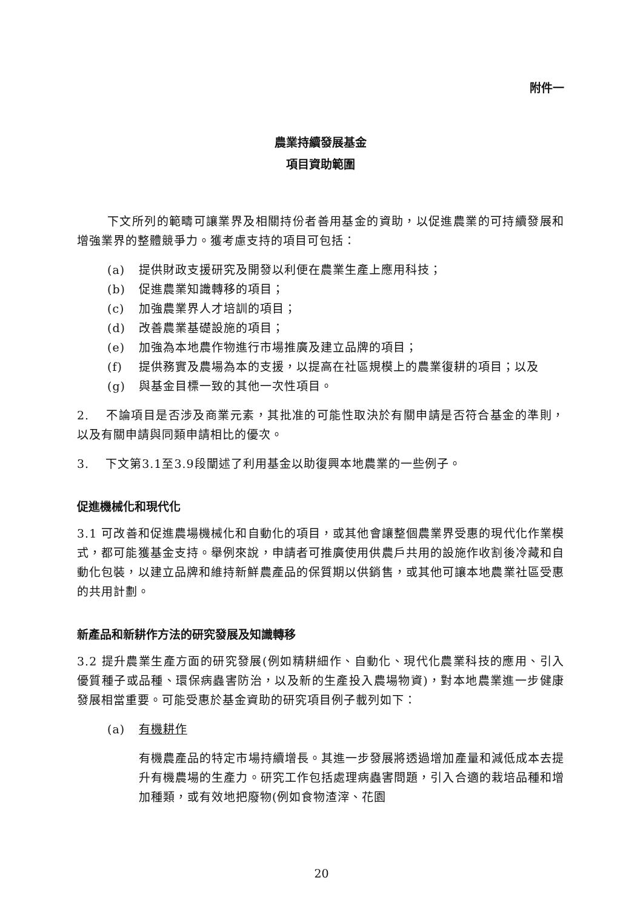附件一
農業持續發展基金
項目資助範圍
下文所列的範疇可讓業界及相關持份者善用基金的資助，以促進農業的可持續發展和增強業界的整體競爭力。獲考慮支持的項目可包括：
(a) 提供財政支援研究及開發以利便在農業生產上應用科技；
(b) 促進農業知識轉移的項目；
(c) 加強農業界人才培訓的項目；
(d) 改善農業基礎設施的項目；
(e) 加強為本地農作物進行市場推廣及建立品牌的項目；
(f) 提供務實及農場為本的支援，以提高在社區規模上的農業復耕的項目；以及
(g) 與基金目標一致的其他一次性項目。
2.　 不論項目是否涉及商業元素，其批准的可能性取決於有關申請是否符合基金的準則，以及有關申請與同類申請相比的優次。
3.　 下文第3.1至3.9段闡述了利用基金以助復興本地農業的一些例子。
促進機械化和現代化
3.1 可改善和促進農場機械化和自動化的項目，或其他會讓整個農業界受惠的現代化作業模式，都可能獲基金支持。舉例來說，申請者可推廣使用供農戶共用的設施作收割後冷藏和自動化包裝，以建立品牌和維持新鮮農產品的保質期以供銷售，或其他可讓本地農業社區受惠的共用計劃。
新產品和新耕作方法的研究發展及知識轉移
3.2 提升農業生產方面的研究發展(例如精耕細作、自動化、現代化農業科技的應用、引入優質種子或品種、環保病蟲害防治，以及新的生產投入農場物資)，對本地農業進一步健康發展相當重要。可能受惠於基金資助的研究項目例子載列如下：
(a) 有機耕作
有機農產品的特定市場持續增長。其進一步發展將透過增加產量和減低成本去提升有機農場的生產力。研究工作包括處理病蟲害問題，引入合適的栽培品種和增加種類，或有效地把廢物(例如食物渣滓、花園
20